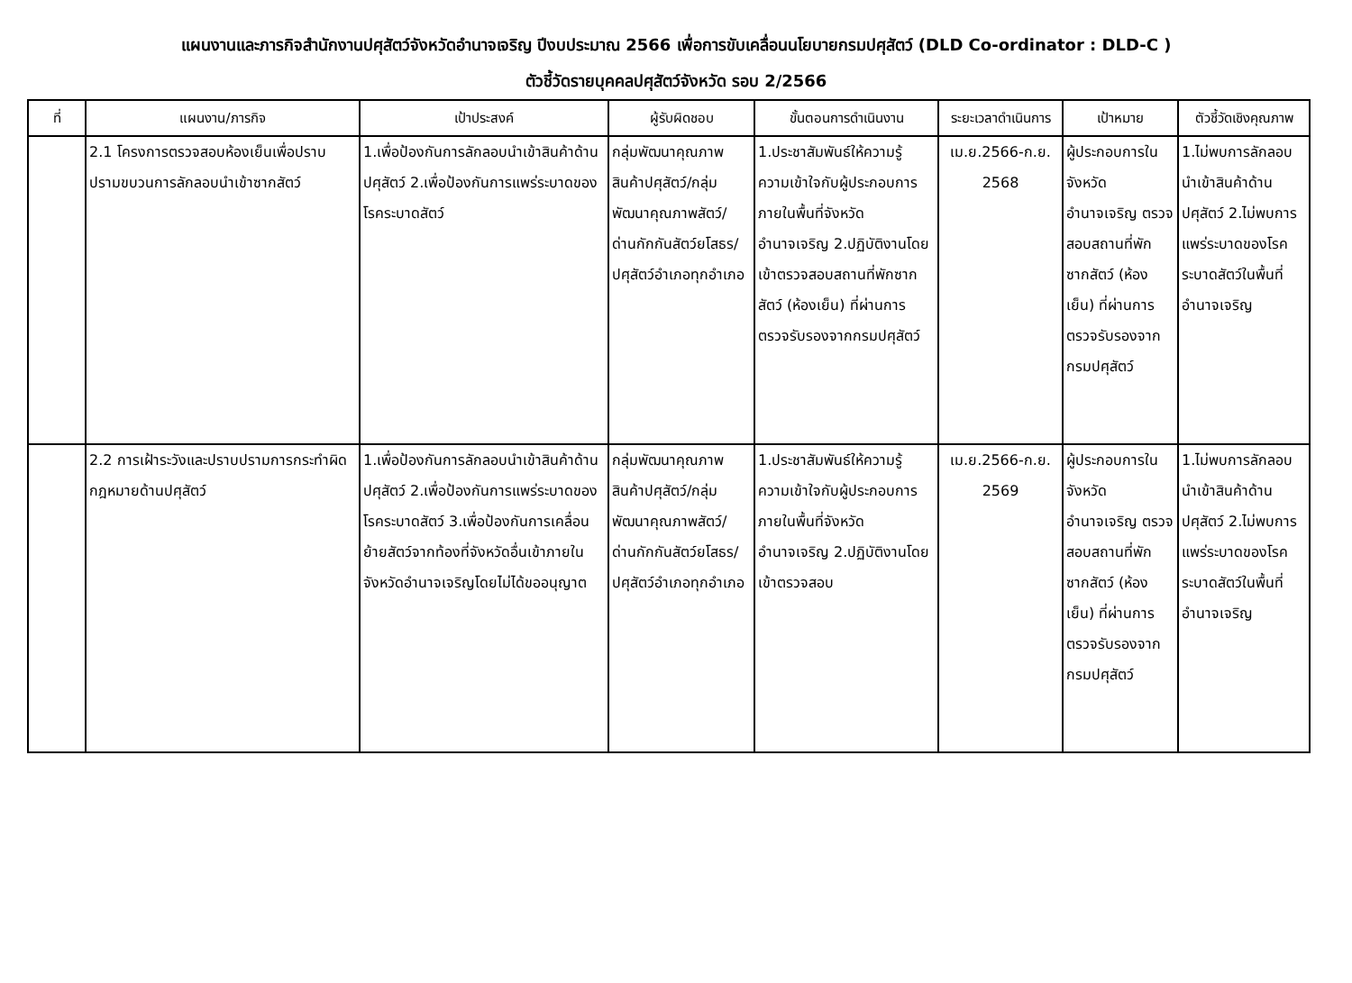แผนงานและภารกิจสำนักงานปศุสัตว์จังหวัดอำนาจเจริญ ปีงบประมาณ 2566 เพื่อการขับเคลื่อนนโยบายกรมปศุสัตว์ (DLD Co-ordinator : DLD-C )
ตัวชี้วัดรายบุคคลปศุสัตว์จังหวัด รอบ 2/2566
| ที่ | แผนงาน/ภารกิจ | เป้าประสงค์ | ผู้รับผิดชอบ | ขั้นตอนการดำเนินงาน | ระยะเวลาดำเนินการ | เป้าหมาย | ตัวชี้วัดเชิงคุณภาพ |
| --- | --- | --- | --- | --- | --- | --- | --- |
| | 2.1 โครงการตรวจสอบห้องเย็นเพื่อปราบปรามขบวนการลักลอบนำเข้าซากสัตว์ | 1.เพื่อป้องกันการลักลอบนำเข้าสินค้าด้านปศุสัตว์ 2.เพื่อป้องกันการแพร่ระบาดของโรคระบาดสัตว์ | กลุ่มพัฒนาคุณภาพสินค้าปศุสัตว์/กลุ่มพัฒนาคุณภาพสัตว์/ด่านกักกันสัตว์ยโสธร/ปศุสัตว์อำเภอทุกอำเภอ | 1.ประชาสัมพันธ์ให้ความรู้ ความเข้าใจกับผู้ประกอบการภายในพื้นที่จังหวัดอำนาจเจริญ 2.ปฏิบัติงานโดยเข้าตรวจสอบสถานที่พักซากสัตว์ (ห้องเย็น) ที่ผ่านการตรวจรับรองจากกรมปศุสัตว์ | เม.ย.2566-ก.ย. 2568 | ผู้ประกอบการในจังหวัดอำนาจเจริญ ตรวจสอบสถานที่พักซากสัตว์ (ห้องเย็น) ที่ผ่านการตรวจรับรองจากกรมปศุสัตว์ | 1.ไม่พบการลักลอบนำเข้าสินค้าด้านปศุสัตว์ 2.ไม่พบการแพร่ระบาดของโรคระบาดสัตว์ในพื้นที่อำนาจเจริญ |
| | 2.2 การเฝ้าระวังและปราบปรามการกระทำผิดกฎหมายด้านปศุสัตว์ | 1.เพื่อป้องกันการลักลอบนำเข้าสินค้าด้านปศุสัตว์ 2.เพื่อป้องกันการแพร่ระบาดของโรคระบาดสัตว์ 3.เพื่อป้องกันการเคลื่อนย้ายสัตว์จากท้องที่จังหวัดอื่นเข้าภายในจังหวัดอำนาจเจริญโดยไม่ได้ขออนุญาต | กลุ่มพัฒนาคุณภาพสินค้าปศุสัตว์/กลุ่มพัฒนาคุณภาพสัตว์/ด่านกักกันสัตว์ยโสธร/ปศุสัตว์อำเภอทุกอำเภอ | 1.ประชาสัมพันธ์ให้ความรู้ ความเข้าใจกับผู้ประกอบการภายในพื้นที่จังหวัดอำนาจเจริญ 2.ปฏิบัติงานโดยเข้าตรวจสอบ | เม.ย.2566-ก.ย. 2569 | ผู้ประกอบการในจังหวัดอำนาจเจริญ ตรวจสอบสถานที่พักซากสัตว์ (ห้องเย็น) ที่ผ่านการตรวจรับรองจากกรมปศุสัตว์ | 1.ไม่พบการลักลอบนำเข้าสินค้าด้านปศุสัตว์ 2.ไม่พบการแพร่ระบาดของโรคระบาดสัตว์ในพื้นที่อำนาจเจริญ |